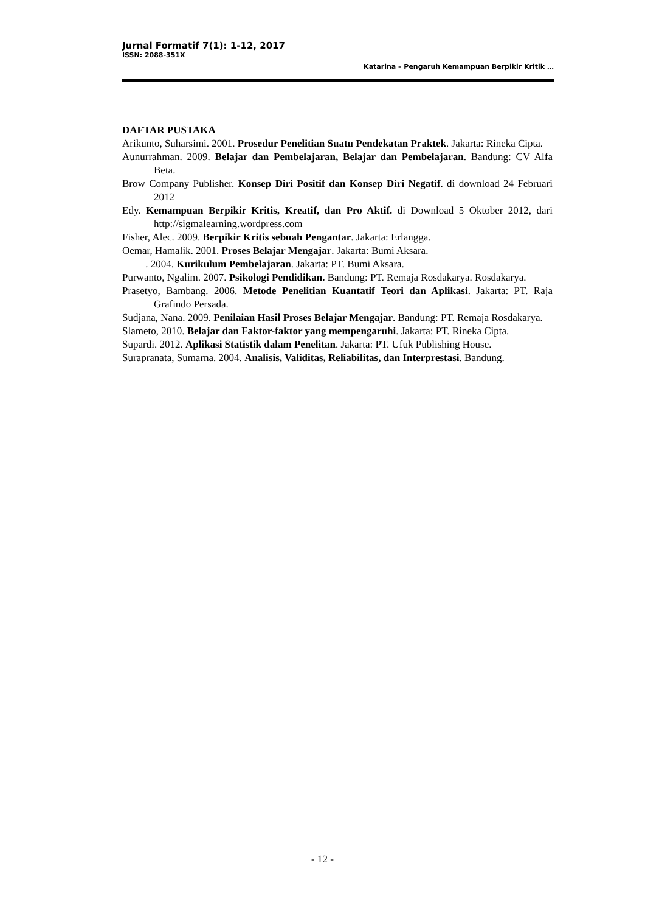Jurnal Formatif 7(1): 1-12, 2017
ISSN: 2088-351X
Katarina – Pengaruh Kemampuan Berpikir Kritik …
DAFTAR PUSTAKA
Arikunto, Suharsimi. 2001. Prosedur Penelitian Suatu Pendekatan Praktek. Jakarta: Rineka Cipta.
Aunurrahman. 2009. Belajar dan Pembelajaran, Belajar dan Pembelajaran. Bandung: CV Alfa Beta.
Brow Company Publisher. Konsep Diri Positif dan Konsep Diri Negatif. di download 24 Februari 2012
Edy. Kemampuan Berpikir Kritis, Kreatif, dan Pro Aktif. di Download 5 Oktober 2012, dari http://sigmalearning.wordpress.com
Fisher, Alec. 2009. Berpikir Kritis sebuah Pengantar. Jakarta: Erlangga.
Oemar, Hamalik. 2001. Proses Belajar Mengajar. Jakarta: Bumi Aksara.
. 2004. Kurikulum Pembelajaran. Jakarta: PT. Bumi Aksara.
Purwanto, Ngalim. 2007. Psikologi Pendidikan. Bandung: PT. Remaja Rosdakarya. Rosdakarya.
Prasetyo, Bambang. 2006. Metode Penelitian Kuantatif Teori dan Aplikasi. Jakarta: PT. Raja Grafindo Persada.
Sudjana, Nana. 2009. Penilaian Hasil Proses Belajar Mengajar. Bandung: PT. Remaja Rosdakarya.
Slameto, 2010. Belajar dan Faktor-faktor yang mempengaruhi. Jakarta: PT. Rineka Cipta.
Supardi. 2012. Aplikasi Statistik dalam Penelitan. Jakarta: PT. Ufuk Publishing House.
Surapranata, Sumarna. 2004. Analisis, Validitas, Reliabilitas, dan Interprestasi. Bandung.
- 12 -